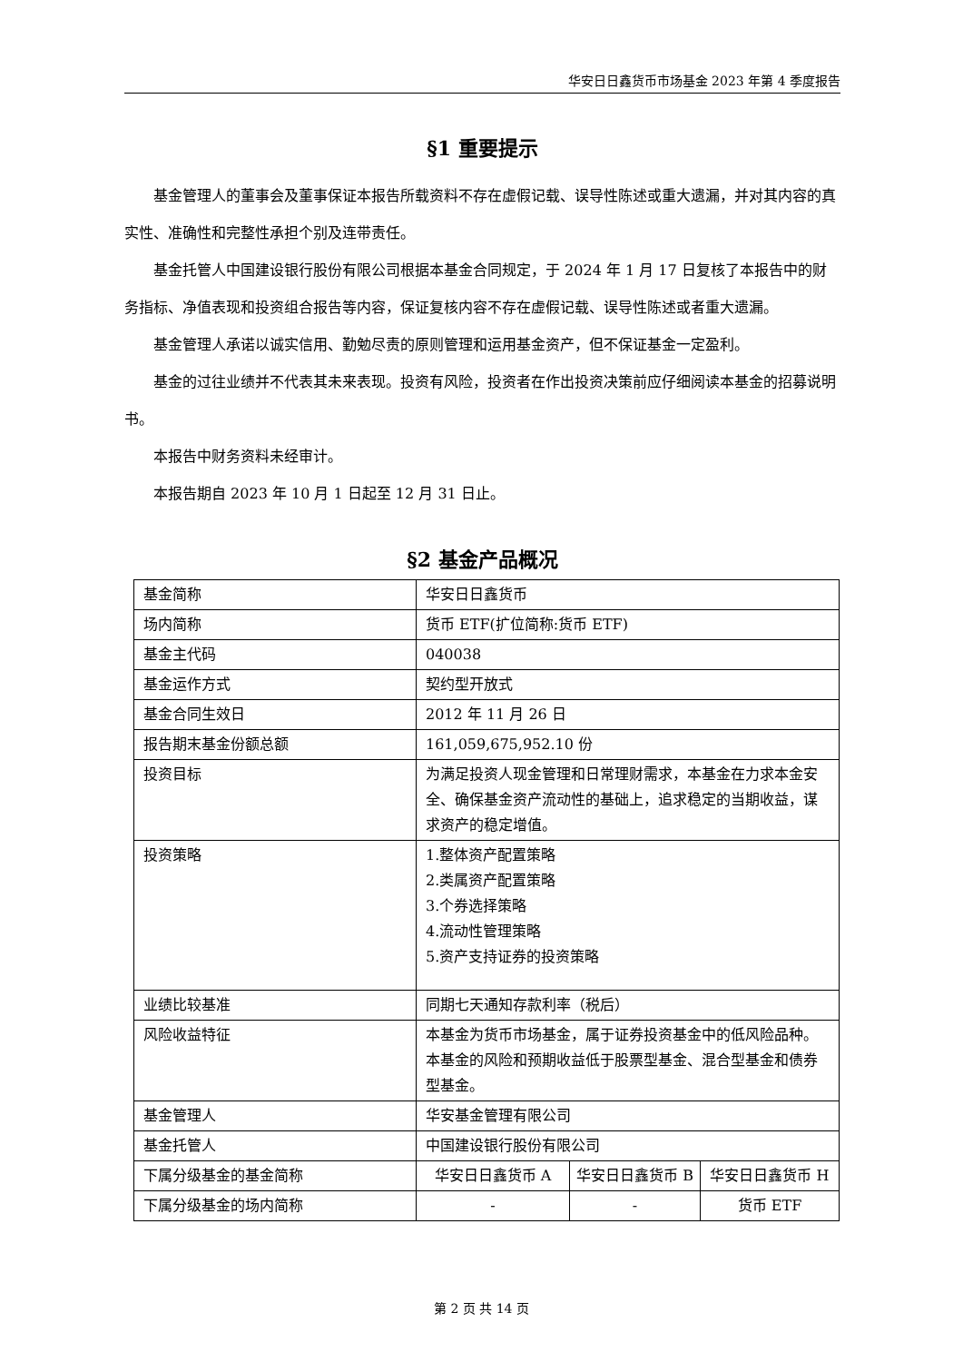华安日日鑫货币市场基金 2023 年第 4 季度报告
§1 重要提示
基金管理人的董事会及董事保证本报告所载资料不存在虚假记载、误导性陈述或重大遗漏，并对其内容的真实性、准确性和完整性承担个别及连带责任。
基金托管人中国建设银行股份有限公司根据本基金合同规定，于 2024 年 1 月 17 日复核了本报告中的财务指标、净值表现和投资组合报告等内容，保证复核内容不存在虚假记载、误导性陈述或者重大遗漏。
基金管理人承诺以诚实信用、勤勉尽责的原则管理和运用基金资产，但不保证基金一定盈利。
基金的过往业绩并不代表其未来表现。投资有风险，投资者在作出投资决策前应仔细阅读本基金的招募说明书。
本报告中财务资料未经审计。
本报告期自 2023 年 10 月 1 日起至 12 月 31 日止。
§2 基金产品概况
| 基金简称 | 华安日日鑫货币 | | |
| 场内简称 | 货币 ETF(扩位简称:货币 ETF) | | |
| 基金主代码 | 040038 | | |
| 基金运作方式 | 契约型开放式 | | |
| 基金合同生效日 | 2012 年 11 月 26 日 | | |
| 报告期末基金份额总额 | 161,059,675,952.10 份 | | |
| 投资目标 | 为满足投资人现金管理和日常理财需求，本基金在力求本金安全、确保基金资产流动性的基础上，追求稳定的当期收益，谋求资产的稳定增值。 | | |
| 投资策略 | 1.整体资产配置策略 2.类属资产配置策略 3.个券选择策略 4.流动性管理策略 5.资产支持证券的投资策略 | | |
| 业绩比较基准 | 同期七天通知存款利率（税后） | | |
| 风险收益特征 | 本基金为货币市场基金，属于证券投资基金中的低风险品种。本基金的风险和预期收益低于股票型基金、混合型基金和债券型基金。 | | |
| 基金管理人 | 华安基金管理有限公司 | | |
| 基金托管人 | 中国建设银行股份有限公司 | | |
| 下属分级基金的基金简称 | 华安日日鑫货币 A | 华安日日鑫货币 B | 华安日日鑫货币 H |
| 下属分级基金的场内简称 | - | - | 货币 ETF |
第 2 页 共 14 页